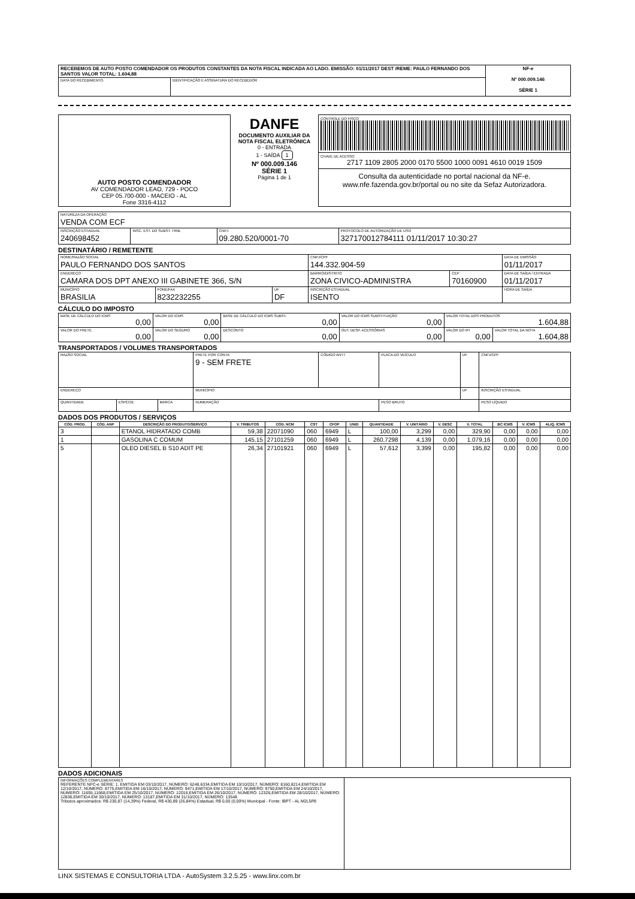| RECEBEMOS DE AUTO POSTO COMENDADOR OS PRODUTOS CONSTANTES DA NOTA FISCAL INDICADA AO LADO. EMISSÃO: 01/11/2017 DEST /REME: PAULO FERNANDO DOS SANTOS VALOR TOTAL: 1.604,88 | | NF-e Nº 000.009.146 SÉRIE 1 |
| DATA DO RECEBIMENTO. | IDENTIFICAÇÃO E ASSINATURA DO RECEBEDOR | |
| AUTO POSTO COMENDADOR AV COMENDADOR LEAO, 729 - POCO CEP 05.700-000 - MACEIO - AL Fone 3316-4112 | DANFE DOCUMENTO AUXILIAR DA NOTA FISCAL ELETRÔNICA 0 - ENTRADA 1 - SAÍDA 1 Nº 000.009.146 SÉRIE 1 Página 1 de 1 | CONTROLE DO FISCO CHAVE DE ACESSO 2717 1109 2805 2000 0170 5500 1000 0091 4610 0019 1509 Consulta da autenticidade no portal nacional da NF-e. www.nfe.fazenda.gov.br/portal ou no site da Sefaz Autorizadora. |
| NATUREZA DA OPERAÇÃO VENDA COM ECF | | | |
| INSCRIÇÃO ESTADUAL 240698452 | INSC. EST. DO SUBST. TRIB. | CNPJ 09.280.520/0001-70 | PROTOCOLO DE AUTORIZAÇÃO DE USO 327170012784111 01/11/2017 10:30:27 |
DESTINATÁRIO / REMETENTE
| NOME/RAZÃO SOCIAL PAULO FERNANDO DOS SANTOS | | | CNPJ/CPF 144.332.904-59 | | DATA DE EMISSÃO 01/11/2017 |
| ENDEREÇO CAMARA DOS DPT ANEXO III GABINETE 366, S/N | | | BAIRRO/DISTRITO ZONA CIVICO-ADMINISTRA | CEP 70160900 | DATA DE SAÍDA / ENTRADA 01/11/2017 |
| MUNICÍPIO BRASILIA | FONE/FAX 8232232255 | UF DF | INSCRIÇÃO ESTADUAL ISENTO | | HORA DE SAÍDA |
CÁLCULO DO IMPOSTO
| BASE DE CÁLCULO DO ICMS 0,00 | VALOR DO ICMS 0,00 | BASE DE CÁLCULO DO ICMS SUBST. 0,00 | VALOR DO ICMS SUBSTITUIÇÃO 0,00 | VALOR TOTAL DOS PRODUTOS 1.604,88 | |
| VALOR DO FRETE 0,00 | VALOR DO SEGURO 0,00 | DESCONTO 0,00 | OUT. DESP. ACESSÓRIAS 0,00 | VALOR DO IPI 0,00 | VALOR TOTAL DA NOTA 1.604,88 |
TRANSPORTADOS / VOLUMES TRANSPORTADOS
| RAZÃO SOCIAL | | | FRETE POR CONTA 9 - SEM FRETE | CÓDIGO ANTT | PLACA DO VEÍCULO | UF | CNPJ/CPF |
| ENDEREÇO | | | MUNICÍPIO | | | UF | INSCRIÇÃO ESTADUAL |
| QUANTIDADE | ESPÉCIE | MARCA | NUMERAÇÃO | | PESO BRUTO | | PESO LÍQUIDO |
DADOS DOS PRODUTOS / SERVIÇOS
| CÓD. PROD. | CÓD. ANP | DESCRIÇÃO DO PRODUTO/SERVIÇO | V. TRIBUTOS | CÓD. NCM | CST | CFOP | UNID | QUANTIDADE | V. UNITÁRIO | V. DESC | V. TOTAL | BC ICMS | V. ICMS | ALIQ. ICMS |
| --- | --- | --- | --- | --- | --- | --- | --- | --- | --- | --- | --- | --- | --- | --- |
| 3 | | ETANOL HIDRATADO COMB | 59,38 | 22071090 | 060 | 6949 | L | 100,00 | 3,299 | 0,00 | 329,90 | 0,00 | 0,00 | 0,00 |
| 1 | | GASOLINA C COMUM | 145,15 | 27101259 | 060 | 6949 | L | 260,7298 | 4,139 | 0,00 | 1.079,16 | 0,00 | 0,00 | 0,00 |
| 5 | | OLEO DIESEL B S10 ADIT PE | 26,34 | 27101921 | 060 | 6949 | L | 57,612 | 3,399 | 0,00 | 195,82 | 0,00 | 0,00 | 0,00 |
DADOS ADICIONAIS
| INFORMAÇÕES COMPLEMENTARES REFERENTE NFC-e SÉRIE: 1. EMITIDA EM 03/10/2017, NÚMERO: 6248,6334,EMITIDA EM 10/10/2017, NÚMERO: 8160,8214,EMITIDA EM 12/10/2017, NÚMERO: 8775,EMITIDA EM 16/10/2017, NÚMERO: 9471,EMITIDA EM 17/10/2017, NÚMERO: 9750,EMITIDA EM 24/10/2017, NÚMERO: 11655,11668,EMITIDA EM 25/10/2017, NÚMERO: 12016,EMITIDA EM 26/10/2017, NÚMERO: 12326,EMITIDA EM 28/10/2017, NÚMERO: 12836,EMITIDA EM 30/10/2017, NÚMERO: 13187,EMITIDA EM 31/10/2017, NÚMERO: 13548 Tributos aproximados: R$ 230,87 (14,39%) Federal, R$ 430,89 (26,84%) Estadual, R$ 0,00 (0,00%) Municipal - Fonte: IBPT - AL M2L5P8 | |
LINX SISTEMAS E CONSULTORIA LTDA - AutoSystem 3.2.5.25 - www.linx.com.br